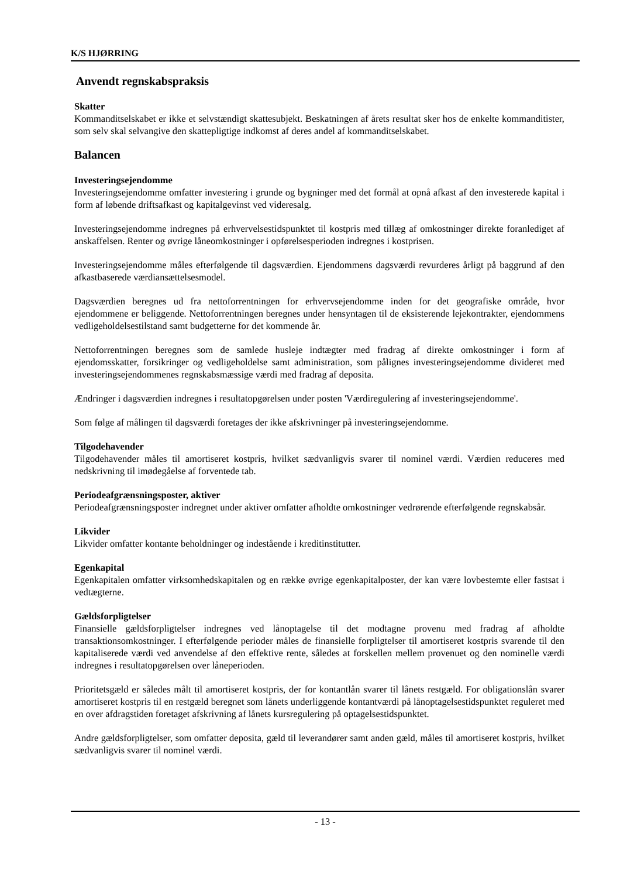K/S HJØRRING
Anvendt regnskabspraksis
Skatter
Kommanditselskabet er ikke et selvstændigt skattesubjekt. Beskatningen af årets resultat sker hos de enkelte kommanditister, som selv skal selvangive den skattepligtige indkomst af deres andel af kommanditselskabet.
Balancen
Investeringsejendomme
Investeringsejendomme omfatter investering i grunde og bygninger med det formål at opnå afkast af den investerede kapital i form af løbende driftsafkast og kapitalgevinst ved videresalg.
Investeringsejendomme indregnes på erhvervelsestidspunktet til kostpris med tillæg af omkostninger direkte foranlediget af anskaffelsen. Renter og øvrige låneomkostninger i opførelsesperioden indregnes i kostprisen.
Investeringsejendomme måles efterfølgende til dagsværdien. Ejendommens dagsværdi revurderes årligt på baggrund af den afkastbaserede værdiansættelsesmodel.
Dagsværdien beregnes ud fra nettoforrentningen for erhvervsejendomme inden for det geografiske område, hvor ejendommene er beliggende. Nettoforrentningen beregnes under hensyntagen til de eksisterende lejekontrakter, ejendommens vedligeholdelsestilstand samt budgetterne for det kommende år.
Nettoforrentningen beregnes som de samlede husleje indtægter med fradrag af direkte omkostninger i form af ejendomsskatter, forsikringer og vedligeholdelse samt administration, som pålignes investeringsejendomme divideret med investeringsejendommenes regnskabsmæssige værdi med fradrag af deposita.
Ændringer i dagsværdien indregnes i resultatopgørelsen under posten 'Værdiregulering af investeringsejendomme'.
Som følge af målingen til dagsværdi foretages der ikke afskrivninger på investeringsejendomme.
Tilgodehavender
Tilgodehavender måles til amortiseret kostpris, hvilket sædvanligvis svarer til nominel værdi. Værdien reduceres med nedskrivning til imødegåelse af forventede tab.
Periodeafgrænsningsposter, aktiver
Periodeafgrænsningsposter indregnet under aktiver omfatter afholdte omkostninger vedrørende efterfølgende regnskabsår.
Likvider
Likvider omfatter kontante beholdninger og indestående i kreditinstitutter.
Egenkapital
Egenkapitalen omfatter virksomhedskapitalen og en række øvrige egenkapitalposter, der kan være lovbestemte eller fastsat i vedtægterne.
Gældsforpligtelser
Finansielle gældsforpligtelser indregnes ved lånoptagelse til det modtagne provenu med fradrag af afholdte transaktionsomkostninger. I efterfølgende perioder måles de finansielle forpligtelser til amortiseret kostpris svarende til den kapitaliserede værdi ved anvendelse af den effektive rente, således at forskellen mellem provenuet og den nominelle værdi indregnes i resultatopgørelsen over låneperioden.
Prioritetsgæld er således målt til amortiseret kostpris, der for kontantlån svarer til lånets restgæld. For obligationslån svarer amortiseret kostpris til en restgæld beregnet som lånets underliggende kontantværdi på lånoptagelsestidspunktet reguleret med en over afdragstiden foretaget afskrivning af lånets kursregulering på optagelsestidspunktet.
Andre gældsforpligtelser, som omfatter deposita, gæld til leverandører samt anden gæld, måles til amortiseret kostpris, hvilket sædvanligvis svarer til nominel værdi.
- 13 -